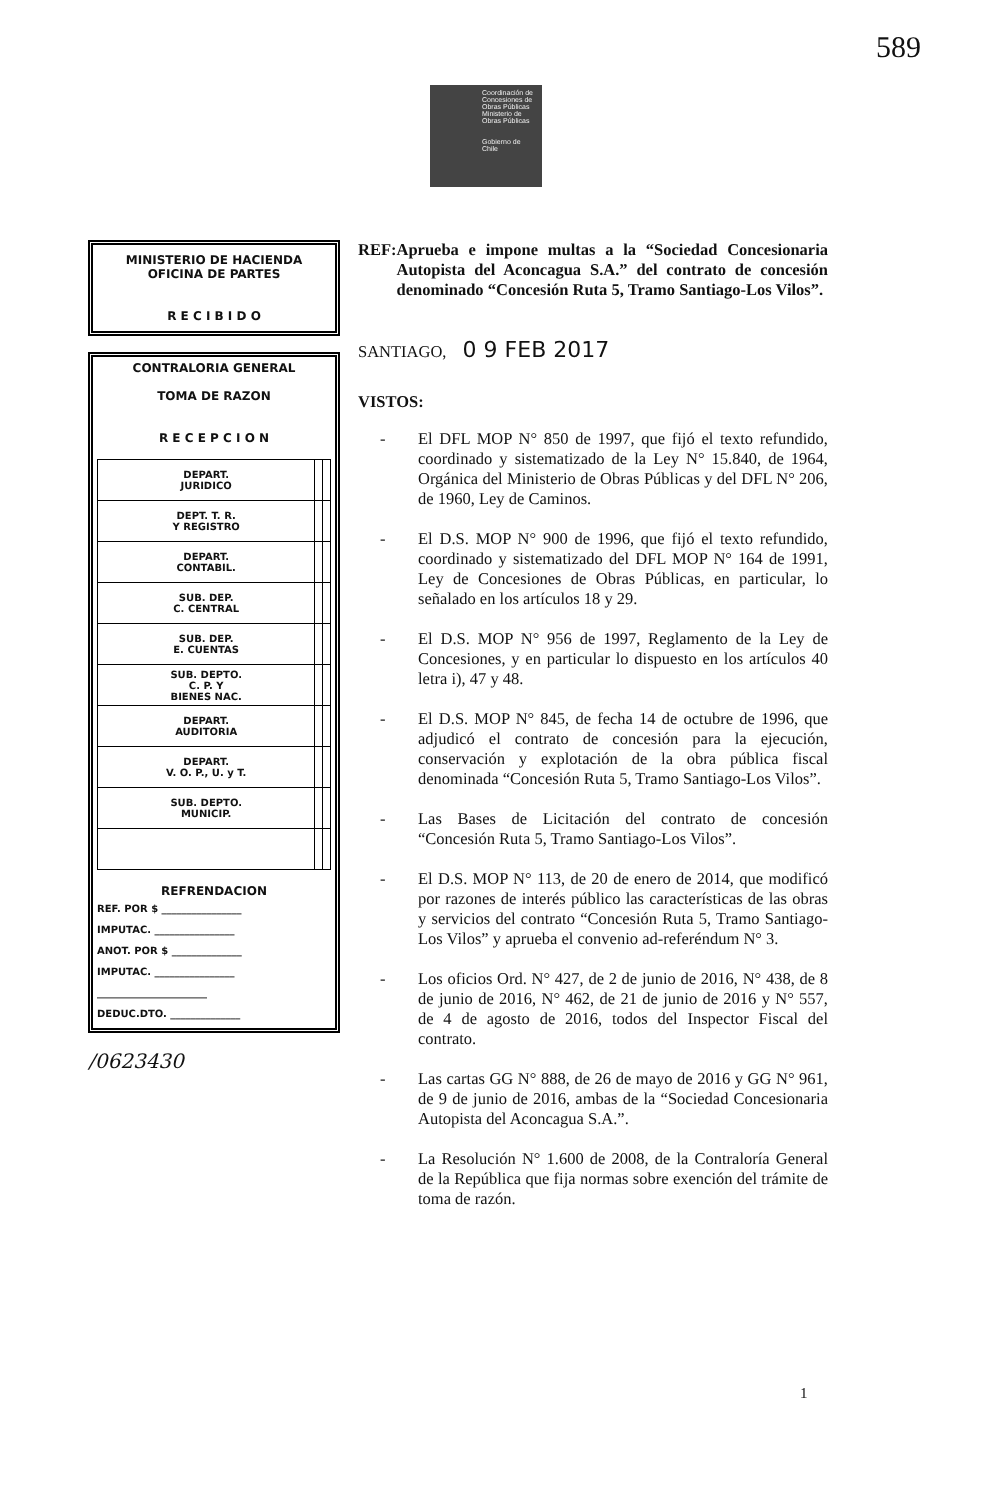589
Coordinación de Concesiones de Obras Públicas
Ministerio de Obras Públicas
Gobierno de Chile
MINISTERIO DE HACIENDA
OFICINA DE PARTES
R E C I B I D O
CONTRALORIA GENERAL
TOMA DE RAZON
R E C E P C I O N
| DEPART. JURIDICO | | |
| DEPT. T. R. Y REGISTRO | | |
| DEPART. CONTABIL. | | |
| SUB. DEP. C. CENTRAL | | |
| SUB. DEP. E. CUENTAS | | |
| SUB. DEPTO. C. P. Y BIENES NAC. | | |
| DEPART. AUDITORIA | | |
| DEPART. V. O. P., U. y T. | | |
| SUB. DEPTO. MUNICIP. | | |
REFRENDACION
REF. POR $ ________________
IMPUTAC. ________________
ANOT. POR $ ______________
IMPUTAC. ________________
______________________
DEDUC.DTO. ______________
/0623430
REF: Aprueba e impone multas a la “Sociedad Concesionaria Autopista del Aconcagua S.A.” del contrato de concesión denominado “Concesión Ruta 5, Tramo Santiago-Los Vilos”.
SANTIAGO, 0 9 FEB 2017
VISTOS:
- El DFL MOP N° 850 de 1997, que fijó el texto refundido, coordinado y sistematizado de la Ley N° 15.840, de 1964, Orgánica del Ministerio de Obras Públicas y del DFL N° 206, de 1960, Ley de Caminos.
- El D.S. MOP N° 900 de 1996, que fijó el texto refundido, coordinado y sistematizado del DFL MOP N° 164 de 1991, Ley de Concesiones de Obras Públicas, en particular, lo señalado en los artículos 18 y 29.
- El D.S. MOP N° 956 de 1997, Reglamento de la Ley de Concesiones, y en particular lo dispuesto en los artículos 40 letra i), 47 y 48.
- El D.S. MOP N° 845, de fecha 14 de octubre de 1996, que adjudicó el contrato de concesión para la ejecución, conservación y explotación de la obra pública fiscal denominada “Concesión Ruta 5, Tramo Santiago-Los Vilos”.
- Las Bases de Licitación del contrato de concesión “Concesión Ruta 5, Tramo Santiago-Los Vilos”.
- El D.S. MOP N° 113, de 20 de enero de 2014, que modificó por razones de interés público las características de las obras y servicios del contrato “Concesión Ruta 5, Tramo Santiago-Los Vilos” y aprueba el convenio ad-referéndum N° 3.
- Los oficios Ord. N° 427, de 2 de junio de 2016, N° 438, de 8 de junio de 2016, N° 462, de 21 de junio de 2016 y N° 557, de 4 de agosto de 2016, todos del Inspector Fiscal del contrato.
- Las cartas GG N° 888, de 26 de mayo de 2016 y GG N° 961, de 9 de junio de 2016, ambas de la “Sociedad Concesionaria Autopista del Aconcagua S.A.”.
- La Resolución N° 1.600 de 2008, de la Contraloría General de la República que fija normas sobre exención del trámite de toma de razón.
1